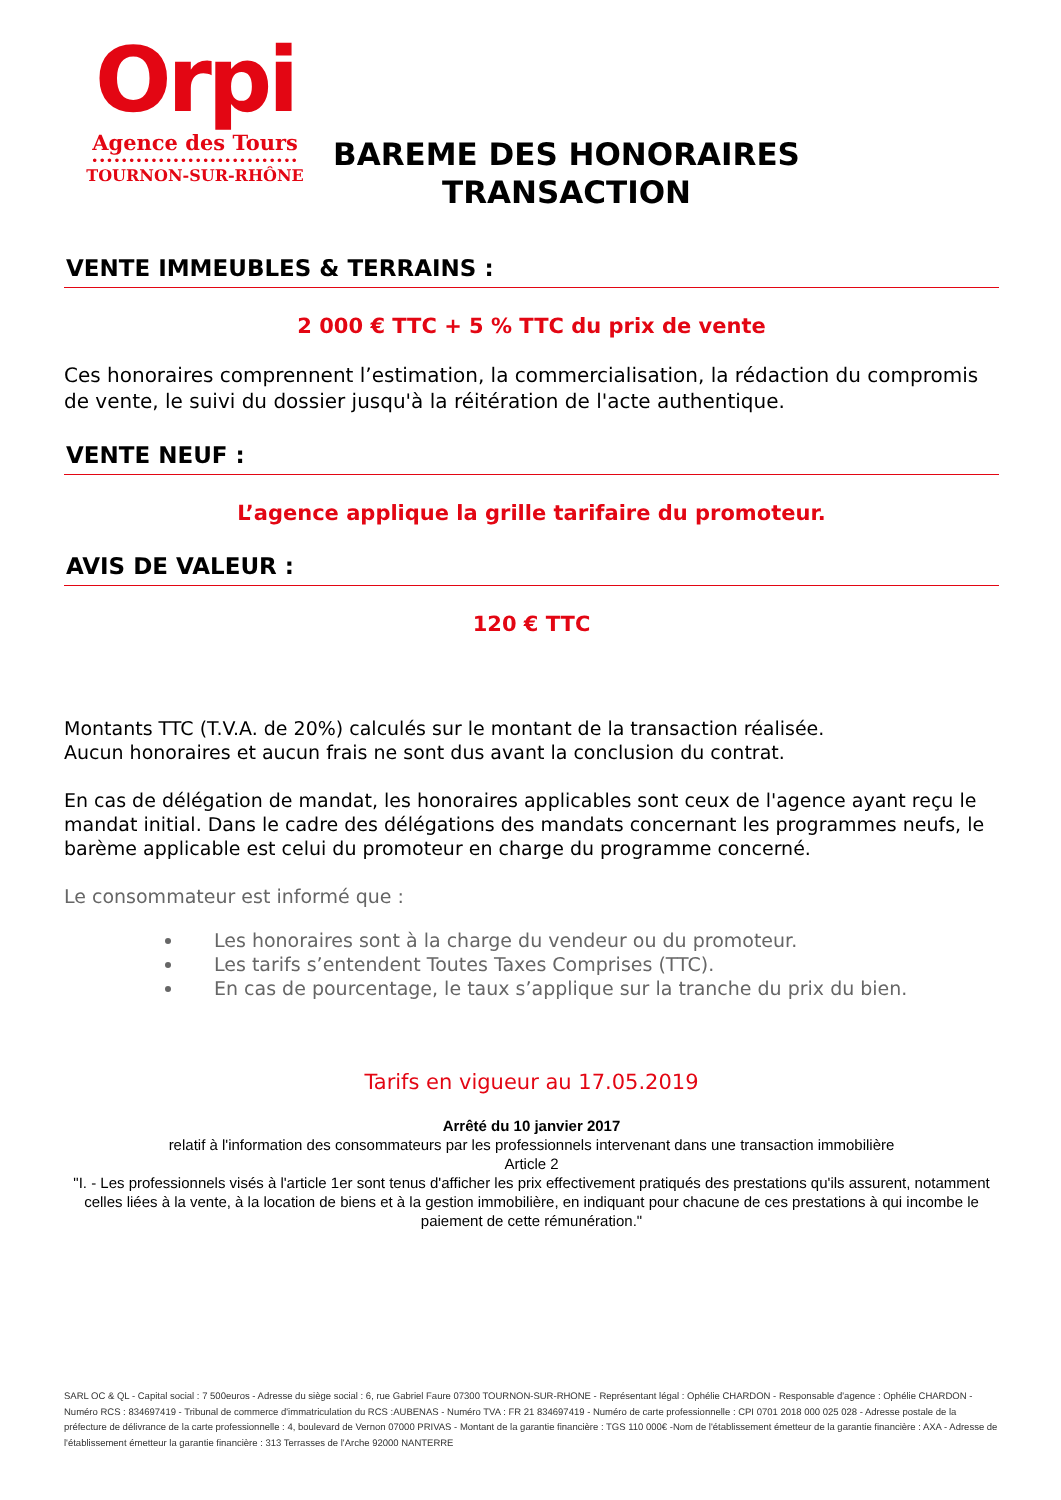Orpi
Agence des Tours
••••••••••••••••••••••••••••
TOURNON-SUR-RHÔNE
BAREME DES HONORAIRES
TRANSACTION
VENTE IMMEUBLES & TERRAINS :
2 000 € TTC + 5 % TTC du prix de vente
Ces honoraires comprennent l’estimation, la commercialisation, la rédaction du compromis de vente, le suivi du dossier jusqu'à la réitération de l'acte authentique.
VENTE NEUF :
L’agence applique la grille tarifaire du promoteur.
AVIS DE VALEUR :
120 € TTC
Montants TTC (T.V.A. de 20%) calculés sur le montant de la transaction réalisée.
Aucun honoraires et aucun frais ne sont dus avant la conclusion du contrat.
En cas de délégation de mandat, les honoraires applicables sont ceux de l'agence ayant reçu le mandat initial. Dans le cadre des délégations des mandats concernant les programmes neufs, le barème applicable est celui du promoteur en charge du programme concerné.
Le consommateur est informé que :
Les honoraires sont à la charge du vendeur ou du promoteur.
Les tarifs s’entendent Toutes Taxes Comprises (TTC).
En cas de pourcentage, le taux s’applique sur la tranche du prix du bien.
Tarifs en vigueur au 17.05.2019
Arrêté du 10 janvier 2017
relatif à l'information des consommateurs par les professionnels intervenant dans une transaction immobilière
Article 2
"I. - Les professionnels visés à l'article 1er sont tenus d'afficher les prix effectivement pratiqués des prestations qu'ils assurent, notamment celles liées à la vente, à la location de biens et à la gestion immobilière, en indiquant pour chacune de ces prestations à qui incombe le paiement de cette rémunération."
SARL OC & QL - Capital social : 7 500euros - Adresse du siège social : 6, rue Gabriel Faure 07300 TOURNON-SUR-RHONE - Représentant légal : Ophélie CHARDON - Responsable d'agence : Ophélie CHARDON - Numéro RCS : 834697419 - Tribunal de commerce d'immatriculation du RCS :AUBENAS - Numéro TVA : FR 21 834697419 - Numéro de carte professionnelle : CPI 0701 2018 000 025 028 - Adresse postale de la préfecture de délivrance de la carte professionnelle : 4, boulevard de Vernon 07000 PRIVAS - Montant de la garantie financière : TGS 110 000€ -Nom de l'établissement émetteur de la garantie financière : AXA - Adresse de l'établissement émetteur la garantie financière : 313 Terrasses de l'Arche 92000 NANTERRE